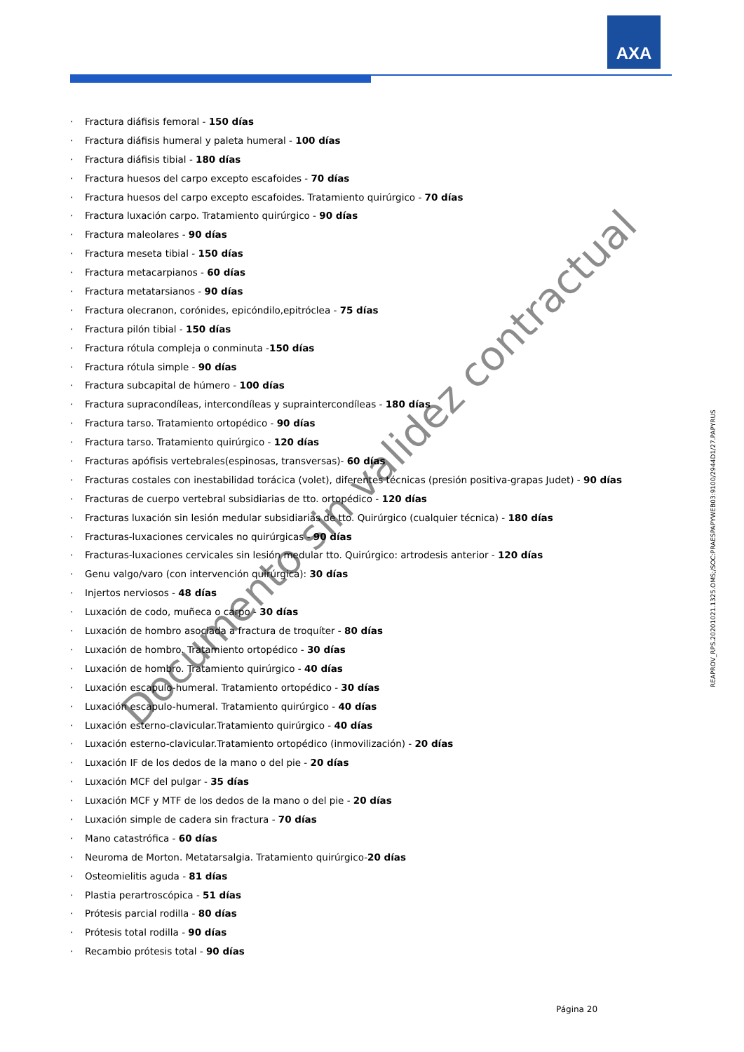AXA
· Fractura diáfisis femoral - 150 días
· Fractura diáfisis humeral y paleta humeral - 100 días
· Fractura diáfisis tibial - 180 días
· Fractura huesos del carpo excepto escafoides - 70 días
· Fractura huesos del carpo excepto escafoides. Tratamiento quirúrgico - 70 días
· Fractura luxación carpo. Tratamiento quirúrgico - 90 días
· Fractura maleolares - 90 días
· Fractura meseta tibial - 150 días
· Fractura metacarpianos - 60 días
· Fractura metatarsianos - 90 días
· Fractura olecranon, corónides, epicóndilo,epitróclea - 75 días
· Fractura pilón tibial - 150 días
· Fractura rótula compleja o conminuta -150 días
· Fractura rótula simple - 90 días
· Fractura subcapital de húmero - 100 días
· Fractura supracondíleas, intercondíleas y supraintercondíleas - 180 días
· Fractura tarso. Tratamiento ortopédico - 90 días
· Fractura tarso. Tratamiento quirúrgico - 120 días
· Fracturas apófisis vertebrales(espinosas, transversas)- 60 días
· Fracturas costales con inestabilidad torácica (volet), diferentes técnicas (presión positiva-grapas Judet) - 90 días
· Fracturas de cuerpo vertebral subsidiarias de tto. ortopédico - 120 días
· Fracturas luxación sin lesión medular subsidiarias de tto. Quirúrgico (cualquier técnica) - 180 días
· Fracturas-luxaciones cervicales no quirúrgicas - 90 días
· Fracturas-luxaciones cervicales sin lesión medular tto. Quirúrgico: artrodesis anterior - 120 días
· Genu valgo/varo (con intervención quirúrgica): 30 días
· Injertos nerviosos - 48 días
· Luxación de codo, muñeca o carpo - 30 días
· Luxación de hombro asociada a fractura de troquíter - 80 días
· Luxación de hombro. Tratamiento ortopédico - 30 días
· Luxación de hombro. Tratamiento quirúrgico - 40 días
· Luxación escapulo-humeral. Tratamiento ortopédico - 30 días
· Luxación escapulo-humeral. Tratamiento quirúrgico - 40 días
· Luxación esterno-clavicular.Tratamiento quirúrgico - 40 días
· Luxación esterno-clavicular.Tratamiento ortopédico (inmovilización) - 20 días
· Luxación IF de los dedos de la mano o del pie - 20 días
· Luxación MCF del pulgar - 35 días
· Luxación MCF y MTF de los dedos de la mano o del pie - 20 días
· Luxación simple de cadera sin fractura - 70 días
· Mano catastrófica - 60 días
· Neuroma de Morton. Metatarsalgia. Tratamiento quirúrgico-20 días
· Osteomielitis aguda - 81 días
· Plastia perartroscópica - 51 días
· Prótesis parcial rodilla - 80 días
· Prótesis total rodilla - 90 días
· Recambio prótesis total - 90 días
REAPROV_RPS.20201021.1325.OMS;/SOC:PRAESPAPYWEB03:9100/2944D1/27.PAPYRUS
Documento sin validez contractual
Página 20